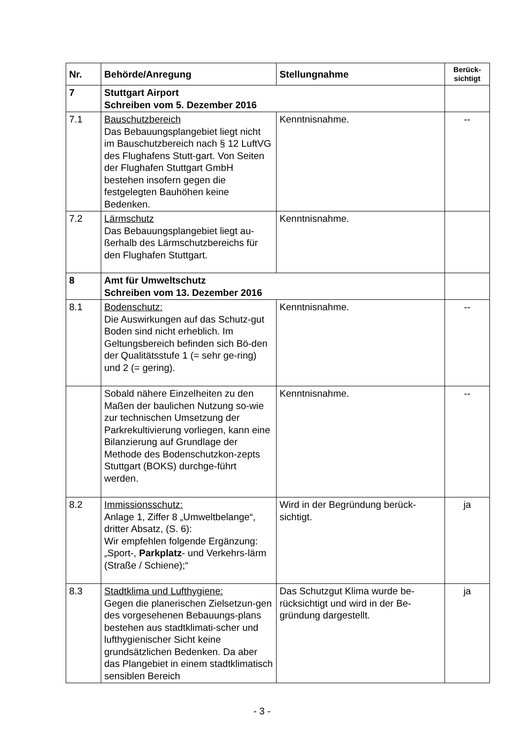| Nr. | Behörde/Anregung | Stellungnahme | Berück- sichtigt |
| --- | --- | --- | --- |
| 7 | Stuttgart Airport Schreiben vom 5. Dezember 2016 | | |
| 7.1 | Bauschutzbereich Das Bebauungsplangebiet liegt nicht im Bauschutzbereich nach § 12 LuftVG des Flughafens Stutt-gart. Von Seiten der Flughafen Stuttgart GmbH bestehen insofern gegen die festgelegten Bauhöhen keine Bedenken. | Kenntnisnahme. | -- |
| 7.2 | Lärmschutz Das Bebauungsplangebiet liegt au-ßerhalb des Lärmschutzbereichs für den Flughafen Stuttgart. | Kenntnisnahme. | |
| 8 | Amt für Umweltschutz Schreiben vom 13. Dezember 2016 | | |
| 8.1 | Bodenschutz: Die Auswirkungen auf das Schutz-gut Boden sind nicht erheblich. Im Geltungsbereich befinden sich Bö-den der Qualitätsstufe 1 (= sehr ge-ring) und 2 (= gering). | Kenntnisnahme. | -- |
| | Sobald nähere Einzelheiten zu den Maßen der baulichen Nutzung so-wie zur technischen Umsetzung der Parkrekultivierung vorliegen, kann eine Bilanzierung auf Grundlage der Methode des Bodenschutzkon-zepts Stuttgart (BOKS) durchge-führt werden. | Kenntnisnahme. | -- |
| 8.2 | Immissionsschutz: Anlage 1, Ziffer 8 „Umweltbelange“, dritter Absatz, (S. 6): Wir empfehlen folgende Ergänzung: „Sport-, Parkplatz - und Verkehrs-lärm (Straße / Schiene);“ | Wird in der Begründung berück-sichtigt. | ja |
| 8.3 | Stadtklima und Lufthygiene: Gegen die planerischen Zielsetzun-gen des vorgesehenen Bebauungs-plans bestehen aus stadtklimati-scher und lufthygienischer Sicht keine grundsätzlichen Bedenken. Da aber das Plangebiet in einem stadtklimatisch sensiblen Bereich | Das Schutzgut Klima wurde be-rücksichtigt und wird in der Be-gründung dargestellt. | ja |
- 3 -